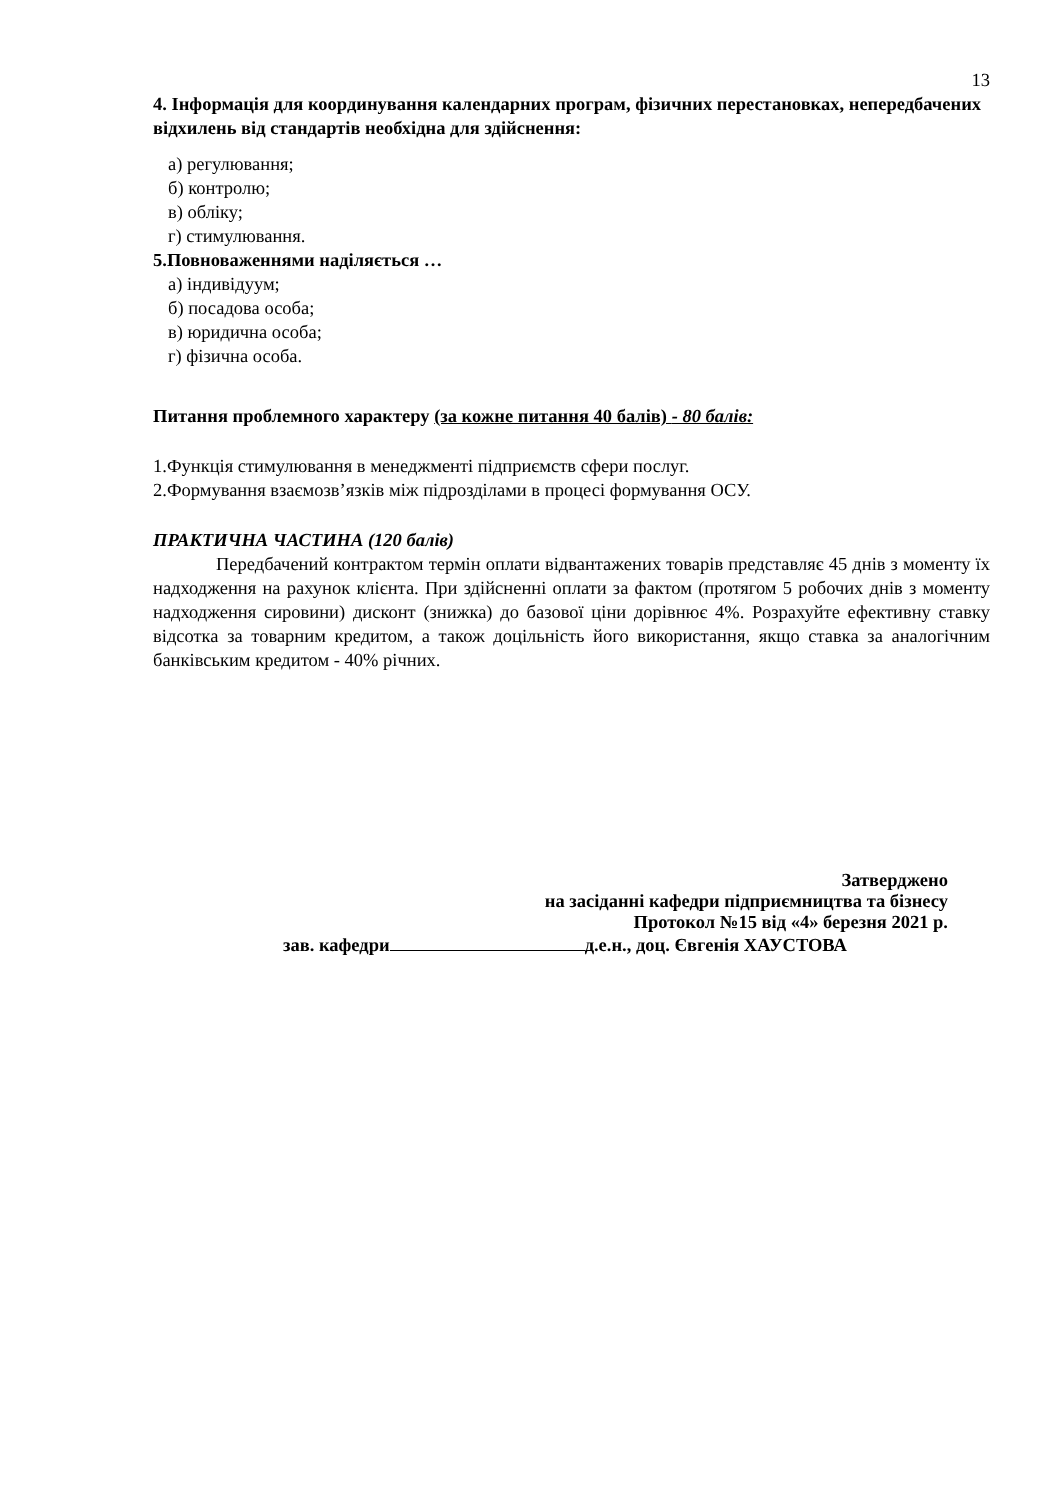13
4. Інформація для координування календарних програм, фізичних перестановках, непередбачених відхилень від стандартів необхідна для здійснення:
а) регулювання;
б) контролю;
в) обліку;
г) стимулювання.
5.Повноваженнями наділяється …
а) індивідуум;
б) посадова особа;
в) юридична особа;
г) фізична особа.
Питання проблемного характеру (за кожне питання 40 балів) - 80 балів:
1.Функція стимулювання в менеджменті підприємств сфери послуг.
2.Формування взаємозв’язків між підрозділами в процесі формування ОСУ.
ПРАКТИЧНА ЧАСТИНА (120 балів)
Передбачений контрактом термін оплати відвантажених товарів представляє 45 днів з моменту їх надходження на рахунок клієнта. При здійсненні оплати за фактом (протягом 5 робочих днів з моменту надходження сировини) дисконт (знижка) до базової ціни дорівнює 4%. Розрахуйте ефективну ставку відсотка за товарним кредитом, а також доцільність його використання, якщо ставка за аналогічним банківським кредитом - 40% річних.
Затверджено
на засіданні кафедри підприємництва та бізнесу
Протокол №15 від «4» березня 2021 р.
зав. кафедри д.е.н., доц. Євгенія ХАУСТОВА